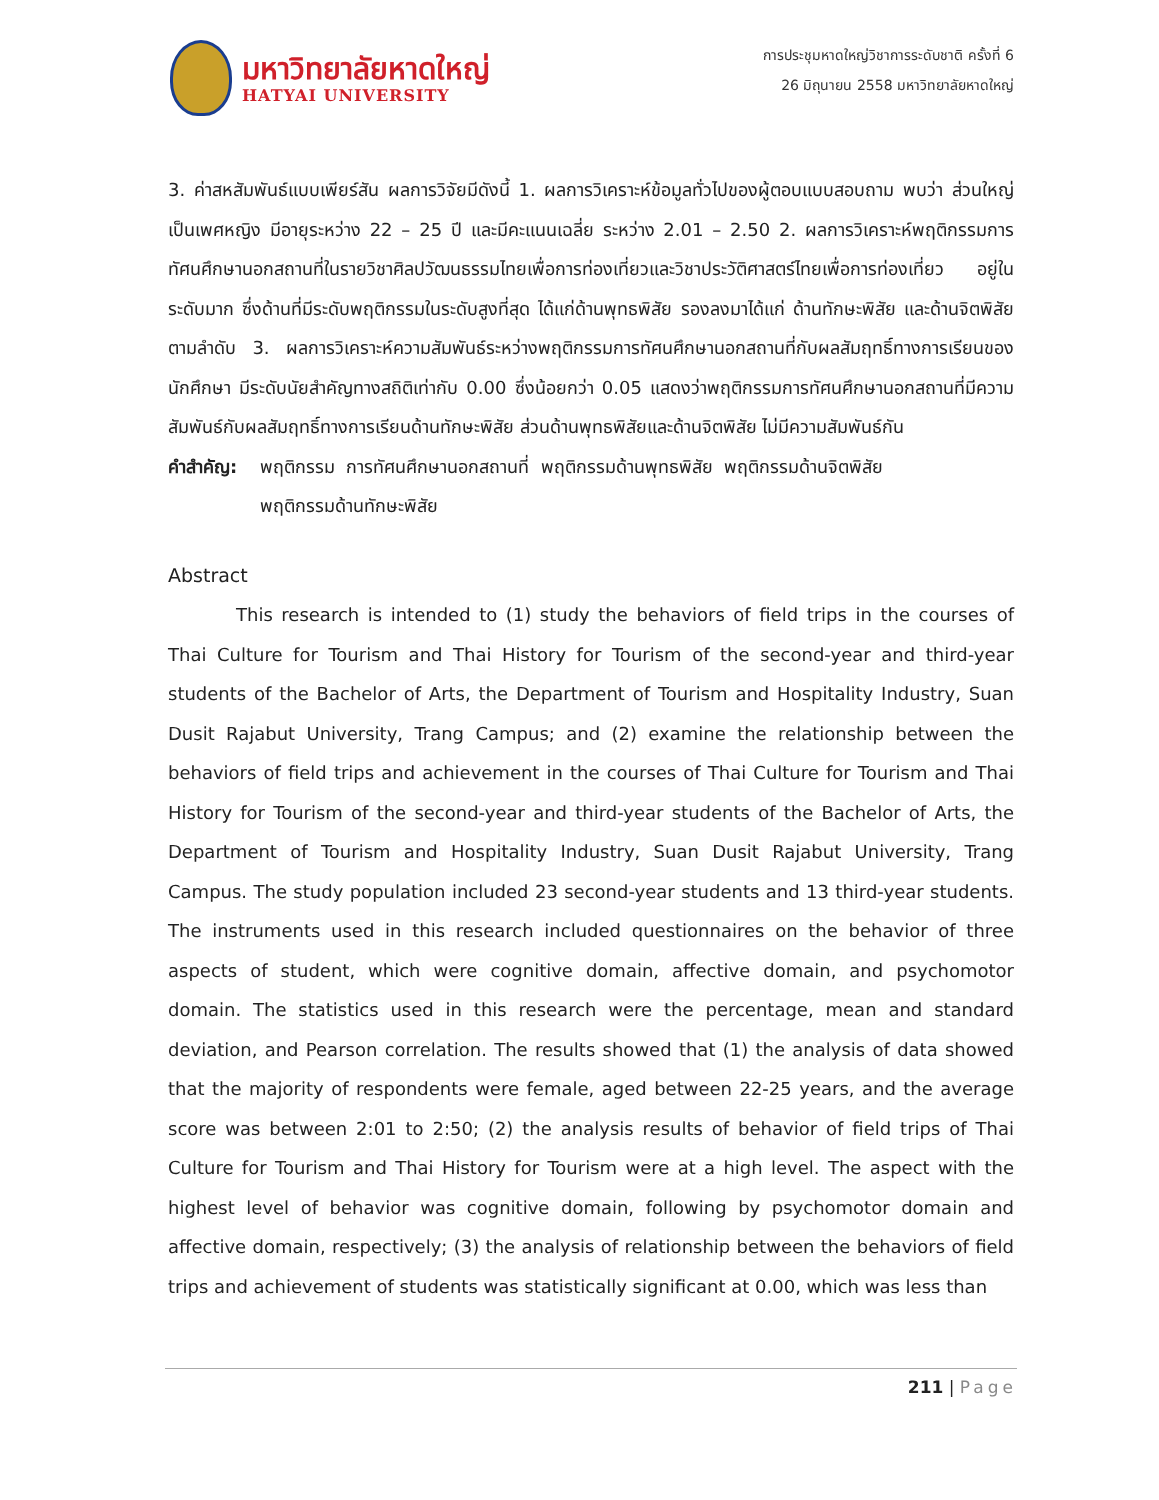มหาวิทยาลัยหาดใหญ่
HATYAI UNIVERSITY
การประชุมหาดใหญ่วิชาการระดับชาติ ครั้งที่ 6
26 มิถุนายน 2558 มหาวิทยาลัยหาดใหญ่
3. ค่าสหสัมพันธ์แบบเพียร์สัน ผลการวิจัยมีดังนี้ 1. ผลการวิเคราะห์ข้อมูลทั่วไปของผู้ตอบแบบสอบถาม พบว่า ส่วนใหญ่เป็นเพศหญิง มีอายุระหว่าง 22 – 25 ปี และมีคะแนนเฉลี่ย ระหว่าง 2.01 – 2.50 2. ผลการวิเคราะห์พฤติกรรมการทัศนศึกษานอกสถานที่ในรายวิชาศิลปวัฒนธรรมไทยเพื่อการท่องเที่ยวและวิชาประวัติศาสตร์ไทยเพื่อการท่องเที่ยว อยู่ในระดับมาก ซึ่งด้านที่มีระดับพฤติกรรมในระดับสูงที่สุด ได้แก่ด้านพุทธพิสัย รองลงมาได้แก่ ด้านทักษะพิสัย และด้านจิตพิสัย ตามลำดับ 3. ผลการวิเคราะห์ความสัมพันธ์ระหว่างพฤติกรรมการทัศนศึกษานอกสถานที่กับผลสัมฤทธิ์ทางการเรียนของนักศึกษา มีระดับนัยสำคัญทางสถิติเท่ากับ 0.00 ซึ่งน้อยกว่า 0.05 แสดงว่าพฤติกรรมการทัศนศึกษานอกสถานที่มีความสัมพันธ์กับผลสัมฤทธิ์ทางการเรียนด้านทักษะพิสัย ส่วนด้านพุทธพิสัยและด้านจิตพิสัย ไม่มีความสัมพันธ์กัน
คำสำคัญ: พฤติกรรม การทัศนศึกษานอกสถานที่ พฤติกรรมด้านพุทธพิสัย พฤติกรรมด้านจิตพิสัย
พฤติกรรมด้านทักษะพิสัย
Abstract
This research is intended to (1) study the behaviors of field trips in the courses of Thai Culture for Tourism and Thai History for Tourism of the second-year and third-year students of the Bachelor of Arts, the Department of Tourism and Hospitality Industry, Suan Dusit Rajabut University, Trang Campus; and (2) examine the relationship between the behaviors of field trips and achievement in the courses of Thai Culture for Tourism and Thai History for Tourism of the second-year and third-year students of the Bachelor of Arts, the Department of Tourism and Hospitality Industry, Suan Dusit Rajabut University, Trang Campus. The study population included 23 second-year students and 13 third-year students. The instruments used in this research included questionnaires on the behavior of three aspects of student, which were cognitive domain, affective domain, and psychomotor domain. The statistics used in this research were the percentage, mean and standard deviation, and Pearson correlation. The results showed that (1) the analysis of data showed that the majority of respondents were female, aged between 22-25 years, and the average score was between 2:01 to 2:50; (2) the analysis results of behavior of field trips of Thai Culture for Tourism and Thai History for Tourism were at a high level. The aspect with the highest level of behavior was cognitive domain, following by psychomotor domain and affective domain, respectively; (3) the analysis of relationship between the behaviors of field trips and achievement of students was statistically significant at 0.00, which was less than
211 | Page